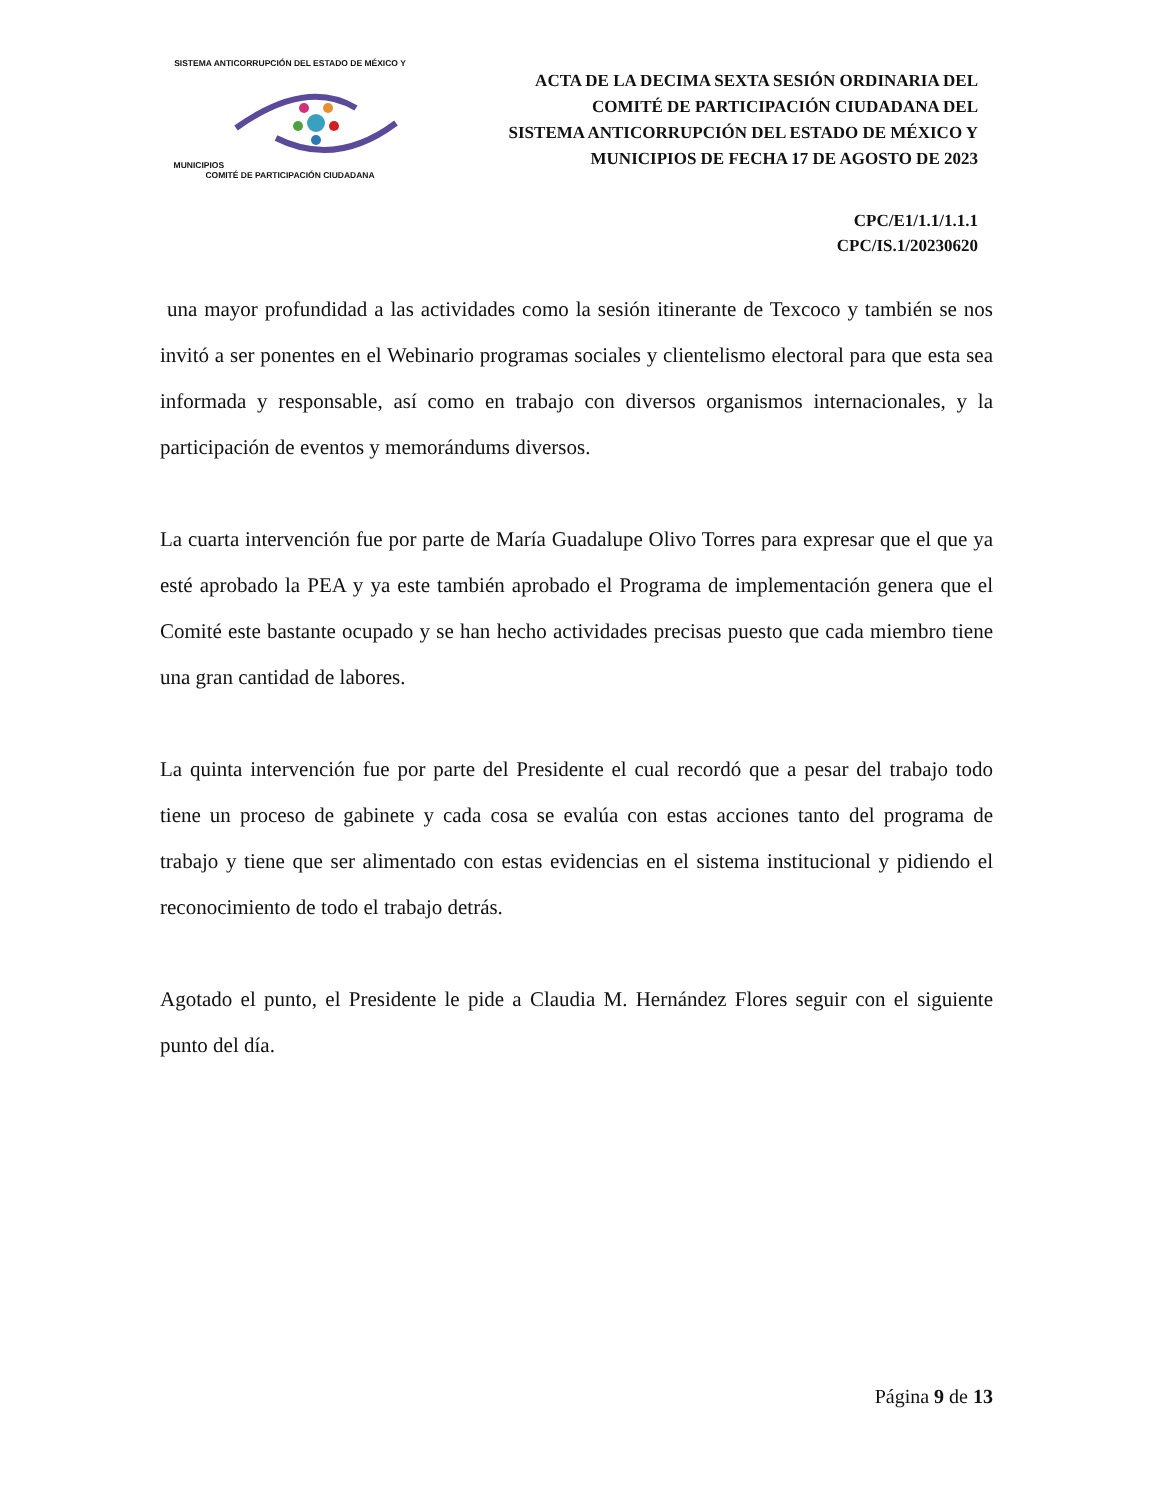SISTEMA ANTICORRUPCIÓN DEL ESTADO DE MÉXICO Y MUNICIPIOS
COMITÉ DE PARTICIPACIÓN CIUDADANA
ACTA DE LA DECIMA SEXTA SESIÓN ORDINARIA DEL
COMITÉ DE PARTICIPACIÓN CIUDADANA DEL
SISTEMA ANTICORRUPCIÓN DEL ESTADO DE MÉXICO Y
MUNICIPIOS DE FECHA 17 DE AGOSTO DE 2023
CPC/E1/1.1/1.1.1
CPC/IS.1/20230620
una mayor profundidad a las actividades como la sesión itinerante de Texcoco y también se nos invitó a ser ponentes en el Webinario programas sociales y clientelismo electoral para que esta sea informada y responsable, así como en trabajo con diversos organismos internacionales, y la participación de eventos y memorándums diversos.
La cuarta intervención fue por parte de María Guadalupe Olivo Torres para expresar que el que ya esté aprobado la PEA y ya este también aprobado el Programa de implementación genera que el Comité este bastante ocupado y se han hecho actividades precisas puesto que cada miembro tiene una gran cantidad de labores.
La quinta intervención fue por parte del Presidente el cual recordó que a pesar del trabajo todo tiene un proceso de gabinete y cada cosa se evalúa con estas acciones tanto del programa de trabajo y tiene que ser alimentado con estas evidencias en el sistema institucional y pidiendo el reconocimiento de todo el trabajo detrás.
Agotado el punto, el Presidente le pide a Claudia M. Hernández Flores seguir con el siguiente punto del día.
Página 9 de 13